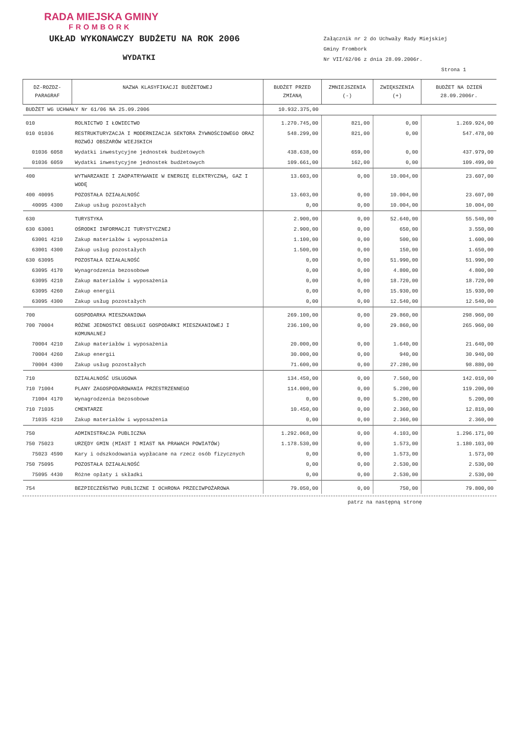RADA MIEJSKA GMINY
FROMBORK
UKŁAD WYKONAWCZY BUDŻETU NA ROK 2006
WYDATKI
Załącznik nr 2 do Uchwały Rady Miejskiej
Gminy Frombork
Nr VII/62/06 z dnia 28.09.2006r.
Strona 1
| DZ-ROZDZ-PARAGRAF | NAZWA KLASYFIKACJI BUDŻETOWEJ | BUDŻET PRZED ZMIANĄ | ZMNIEJSZENIA (-) | ZWIĘKSZENIA (+) | BUDŻET NA DZIEŃ 28.09.2006r. |
| --- | --- | --- | --- | --- | --- |
| BUDŻET WG UCHWAŁY Nr 61/06 NA 25.09.2006 | | 10.932.375,00 | | | |
| 010 | ROLNICTWO I ŁOWIECTWO | 1.270.745,00 | 821,00 | 0,00 | 1.269.924,00 |
| 010 01036 | RESTRUKTURYZACJA I MODERNIZACJA SEKTORA ŻYWNOŚCIOWEGO ORAZ ROZWÓJ OBSZARÓW WIEJSKICH | 548.299,00 | 821,00 | 0,00 | 547.478,00 |
| 01036 6058 | Wydatki inwestycyjne jednostek budżetowych | 438.638,00 | 659,00 | 0,00 | 437.979,00 |
| 01036 6059 | Wydatki inwestycyjne jednostek budżetowych | 109.661,00 | 162,00 | 0,00 | 109.499,00 |
| 400 | WYTWARZANIE I ZAOPATRYWANIE W ENERGIĘ ELEKTRYCZNĄ, GAZ I WODĘ | 13.603,00 | 0,00 | 10.004,00 | 23.607,00 |
| 400 40095 | POZOSTAŁA DZIAŁALNOŚĆ | 13.603,00 | 0,00 | 10.004,00 | 23.607,00 |
| 40095 4300 | Zakup usług pozostałych | 0,00 | 0,00 | 10.004,00 | 10.004,00 |
| 630 | TURYSTYKA | 2.900,00 | 0,00 | 52.640,00 | 55.540,00 |
| 630 63001 | OŚRODKI INFORMACJI TURYSTYCZNEJ | 2.900,00 | 0,00 | 650,00 | 3.550,00 |
| 63001 4210 | Zakup materiałów i wyposażenia | 1.100,00 | 0,00 | 500,00 | 1.600,00 |
| 63001 4300 | Zakup usług pozostałych | 1.500,00 | 0,00 | 150,00 | 1.650,00 |
| 630 63095 | POZOSTAŁA DZIAŁALNOŚĆ | 0,00 | 0,00 | 51.990,00 | 51.990,00 |
| 63095 4170 | Wynagrodzenia bezosobowe | 0,00 | 0,00 | 4.800,00 | 4.800,00 |
| 63095 4210 | Zakup materiałów i wyposażenia | 0,00 | 0,00 | 18.720,00 | 18.720,00 |
| 63095 4260 | Zakup energii | 0,00 | 0,00 | 15.930,00 | 15.930,00 |
| 63095 4300 | Zakup usług pozostałych | 0,00 | 0,00 | 12.540,00 | 12.540,00 |
| 700 | GOSPODARKA MIESZKANIOWA | 269.100,00 | 0,00 | 29.860,00 | 298.960,00 |
| 700 70004 | RÓŻNE JEDNOSTKI OBSŁUGI GOSPODARKI MIESZKANIOWEJ I KOMUNALNEJ | 236.100,00 | 0,00 | 29.860,00 | 265.960,00 |
| 70004 4210 | Zakup materiałów i wyposażenia | 20.000,00 | 0,00 | 1.640,00 | 21.640,00 |
| 70004 4260 | Zakup energii | 30.000,00 | 0,00 | 940,00 | 30.940,00 |
| 70004 4300 | Zakup usług pozostałych | 71.600,00 | 0,00 | 27.280,00 | 98.880,00 |
| 710 | DZIAŁALNOŚĆ USŁUGOWA | 134.450,00 | 0,00 | 7.560,00 | 142.010,00 |
| 710 71004 | PLANY ZAGOSPODAROWANIA PRZESTRZENNEGO | 114.000,00 | 0,00 | 5.200,00 | 119.200,00 |
| 71004 4170 | Wynagrodzenia bezosobowe | 0,00 | 0,00 | 5.200,00 | 5.200,00 |
| 710 71035 | CMENTARZE | 10.450,00 | 0,00 | 2.360,00 | 12.810,00 |
| 71035 4210 | Zakup materiałów i wyposażenia | 0,00 | 0,00 | 2.360,00 | 2.360,00 |
| 750 | ADMINISTRACJA PUBLICZNA | 1.292.068,00 | 0,00 | 4.103,00 | 1.296.171,00 |
| 750 75023 | URZĘDY GMIN (MIAST I MIAST NA PRAWACH POWIATÓW) | 1.178.530,00 | 0,00 | 1.573,00 | 1.180.103,00 |
| 75023 4590 | Kary i odszkodowania wypłacane na rzecz osób fizycznych | 0,00 | 0,00 | 1.573,00 | 1.573,00 |
| 750 75095 | POZOSTAŁA DZIAŁALNOŚĆ | 0,00 | 0,00 | 2.530,00 | 2.530,00 |
| 75095 4430 | Różne opłaty i składki | 0,00 | 0,00 | 2.530,00 | 2.530,00 |
| 754 | BEZPIECZEŃSTWO PUBLICZNE I OCHRONA PRZECIWPOŻAROWA | 79.050,00 | 0,00 | 750,00 | 79.800,00 |
patrz na następną stronę